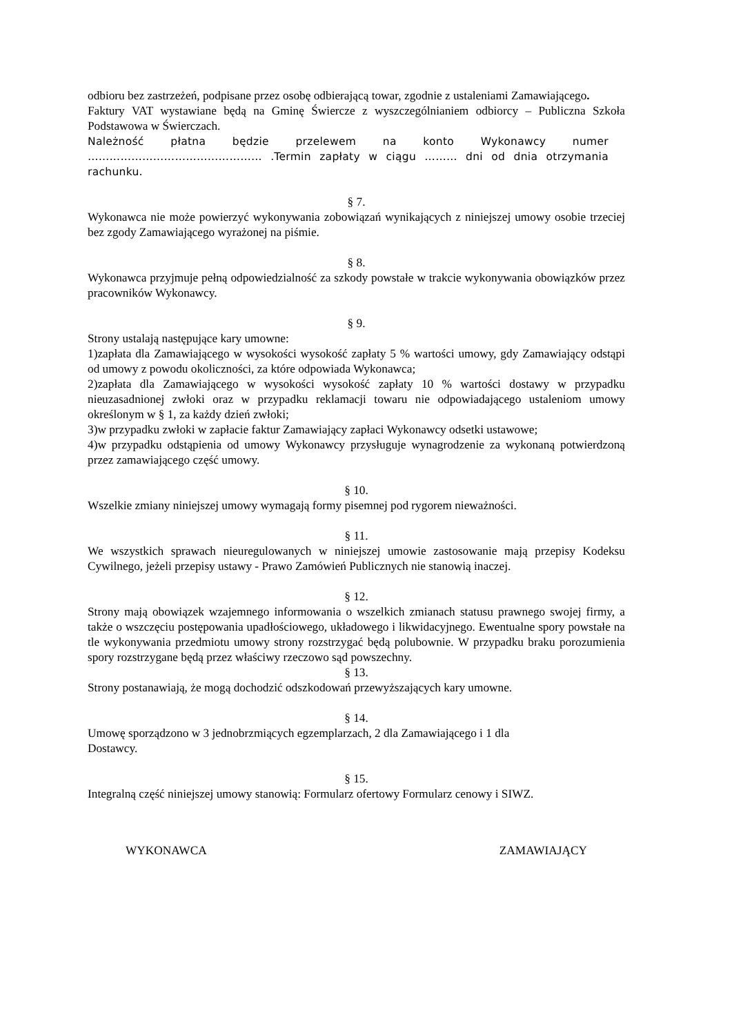odbioru bez zastrzeżeń, podpisane przez osobę odbierającą towar, zgodnie z ustaleniami Zamawiającego.
Faktury VAT wystawiane będą na Gminę Świercze z wyszczególnianiem odbiorcy – Publiczna Szkoła Podstawowa w Świerczach.
Należność płatna będzie przelewem na konto Wykonawcy numer ………………………………………… .Termin zapłaty w ciągu ……… dni od dnia otrzymania rachunku.
§ 7.
Wykonawca nie może powierzyć wykonywania zobowiązań wynikających z niniejszej umowy osobie trzeciej bez zgody Zamawiającego wyrażonej na piśmie.
§ 8.
Wykonawca przyjmuje pełną odpowiedzialność za szkody powstałe w trakcie wykonywania obowiązków przez pracowników Wykonawcy.
§ 9.
Strony ustalają następujące kary umowne:
1)zapłata dla Zamawiającego w wysokości wysokość zapłaty 5 % wartości umowy, gdy Zamawiający odstąpi od umowy z powodu okoliczności, za które odpowiada Wykonawca;
2)zapłata dla Zamawiającego w wysokości wysokość zapłaty 10 % wartości dostawy w przypadku nieuzasadnionej zwłoki oraz w przypadku reklamacji towaru nie odpowiadającego ustaleniom umowy określonym w § 1, za każdy dzień zwłoki;
3)w przypadku zwłoki w zapłacie faktur Zamawiający zapłaci Wykonawcy odsetki ustawowe;
4)w przypadku odstąpienia od umowy Wykonawcy przysługuje wynagrodzenie za wykonaną potwierdzoną przez zamawiającego część umowy.
§ 10.
Wszelkie zmiany niniejszej umowy wymagają formy pisemnej pod rygorem nieważności.
§ 11.
We wszystkich sprawach nieuregulowanych w niniejszej umowie zastosowanie mają przepisy Kodeksu Cywilnego, jeżeli przepisy ustawy - Prawo Zamówień Publicznych nie stanowią inaczej.
§ 12.
Strony mają obowiązek wzajemnego informowania o wszelkich zmianach statusu prawnego swojej firmy, a także o wszczęciu postępowania upadłościowego, układowego i likwidacyjnego. Ewentualne spory powstałe na tle wykonywania przedmiotu umowy strony rozstrzygać będą polubownie. W przypadku braku porozumienia spory rozstrzygane będą przez właściwy rzeczowo sąd powszechny.
§ 13.
Strony postanawiają, że mogą dochodzić odszkodowań przewyższających kary umowne.
§ 14.
Umowę sporządzono w 3 jednobrzmiących egzemplarzach, 2 dla Zamawiającego i 1 dla
Dostawcy.
§ 15.
Integralną część niniejszej umowy stanowią: Formularz ofertowy Formularz cenowy i SIWZ.
WYKONAWCA ZAMAWIAJĄCY